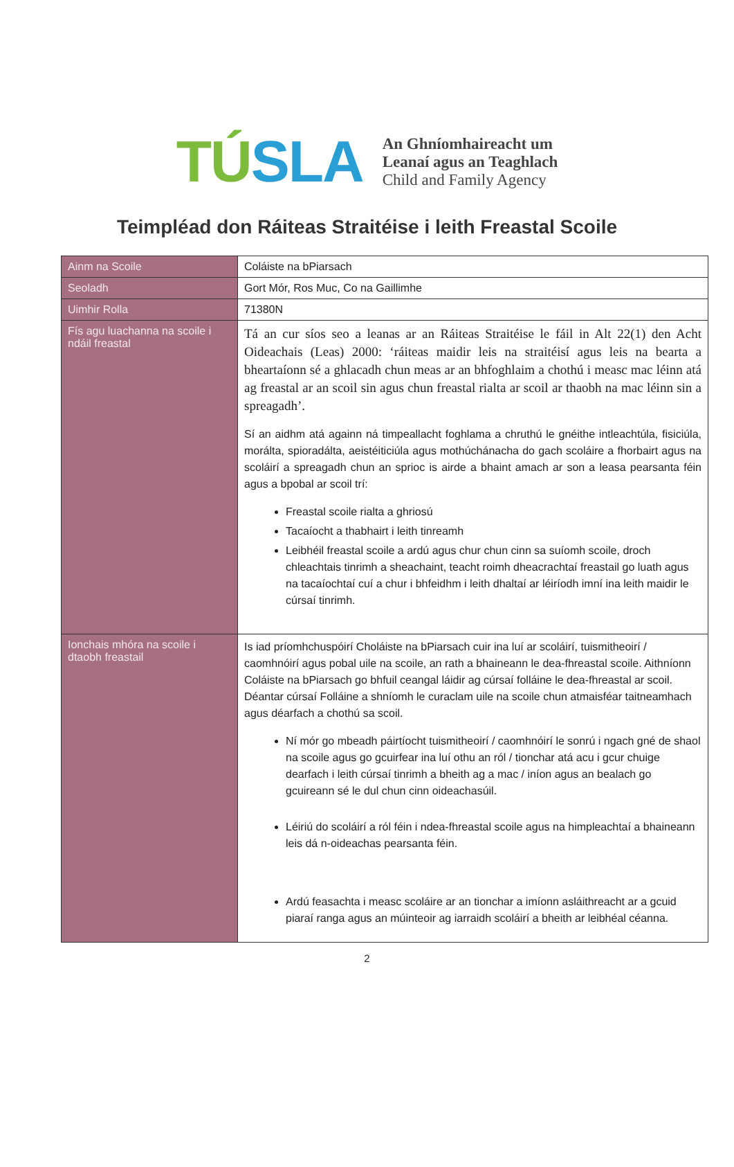TÚSLA
An Ghníomhaireacht um
Leanaí agus an Teaghlach
Child and Family Agency
Teimpléad don Ráiteas Straitéise i leith Freastal Scoile
| Ainm na Scoile | Coláiste na bPiarsach |
| Seoladh | Gort Mór, Ros Muc, Co na Gaillimhe |
| Uimhir Rolla | 71380N |
| Fís agu luachanna na scoile i ndáil freastal | Tá an cur síos seo a leanas ar an Ráiteas Straitéise le fáil in Alt 22(1) den Acht Oideachais (Leas) 2000: ‘ráiteas maidir leis na straitéisí agus leis na bearta a bheartaíonn sé a ghlacadh chun meas ar an bhfoghlaim a chothú i measc mac léinn atá ag freastal ar an scoil sin agus chun freastal rialta ar scoil ar thaobh na mac léinn sin a spreagadh’. Sí an aidhm atá againn ná timpeallacht foghlama a chruthú le gnéithe intleachtúla, fisiciúla, morálta, spioradálta, aeistéiticiúla agus mothúchánacha do gach scoláire a fhorbairt agus na scoláirí a spreagadh chun an sprioc is airde a bhaint amach ar son a leasa pearsanta féin agus a bpobal ar scoil trí: Freastal scoile rialta a ghriosú Tacaíocht a thabhairt i leith tinreamh Leibhéil freastal scoile a ardú agus chur chun cinn sa suíomh scoile, droch chleachtais tinrimh a sheachaint, teacht roimh dheacrachtaí freastail go luath agus na tacaíochtaí cuí a chur i bhfeidhm i leith dhaltaí ar léiríodh imní ina leith maidir le cúrsaí tinrimh. |
| Ionchais mhóra na scoile i dtaobh freastail | Is iad príomhchuspóirí Choláiste na bPiarsach cuir ina luí ar scoláirí, tuismitheoirí / caomhnóirí agus pobal uile na scoile, an rath a bhaineann le dea-fhreastal scoile. Aithníonn Coláiste na bPiarsach go bhfuil ceangal láidir ag cúrsaí folláine le dea-fhreastal ar scoil. Déantar cúrsaí Folláine a shníomh le curaclam uile na scoile chun atmaisféar taitneamhach agus déarfach a chothú sa scoil. Ní mór go mbeadh páirtíocht tuismitheoirí / caomhnóirí le sonrú i ngach gné de shaol na scoile agus go gcuirfear ina luí othu an ról / tionchar atá acu i gcur chuige dearfach i leith cúrsaí tinrimh a bheith ag a mac / iníon agus an bealach go gcuireann sé le dul chun cinn oideachasúil. Léiriú do scoláirí a ról féin i ndea-fhreastal scoile agus na himpleachtaí a bhaineann leis dá n-oideachas pearsanta féin. Ardú feasachta i measc scoláire ar an tionchar a imíonn asláithreacht ar a gcuid piaraí ranga agus an múinteoir ag iarraidh scoláirí a bheith ar leibhéal céanna. |
2